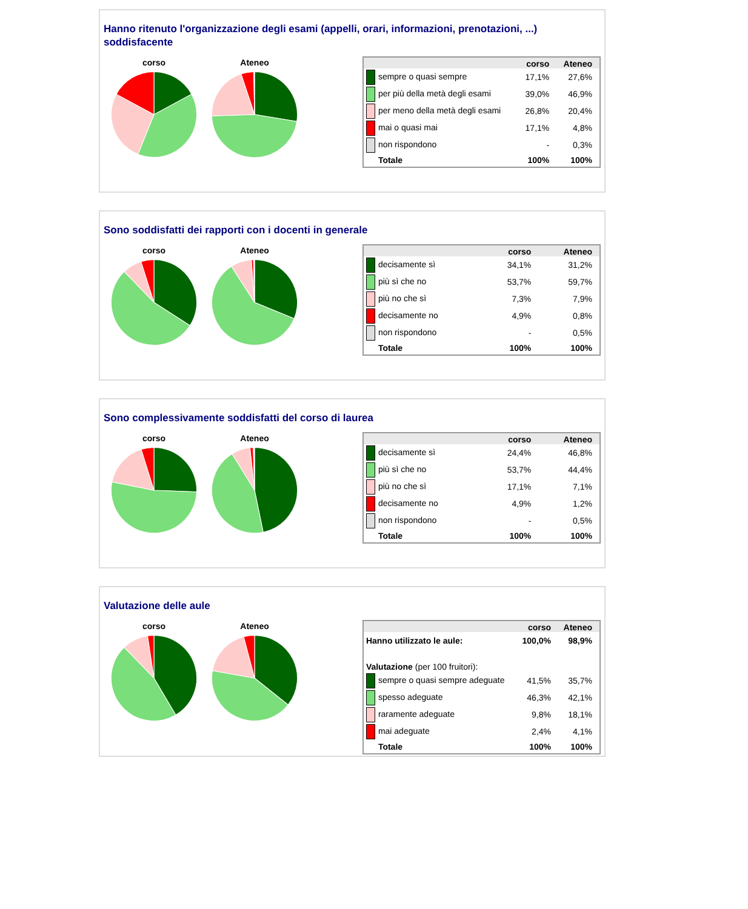Hanno ritenuto l'organizzazione degli esami (appelli, orari, informazioni, prenotazioni, ...) soddisfacente
corso Ateneo
| | corso | Ateneo |
| --- | --- | --- |
| sempre o quasi sempre | 17,1% | 27,6% |
| per più della metà degli esami | 39,0% | 46,9% |
| per meno della metà degli esami | 26,8% | 20,4% |
| mai o quasi mai | 17,1% | 4,8% |
| non rispondono | - | 0,3% |
| Totale | 100% | 100% |
Sono soddisfatti dei rapporti con i docenti in generale
corso Ateneo
| | corso | Ateneo |
| --- | --- | --- |
| decisamente sì | 34,1% | 31,2% |
| più sì che no | 53,7% | 59,7% |
| più no che sì | 7,3% | 7,9% |
| decisamente no | 4,9% | 0,8% |
| non rispondono | - | 0,5% |
| Totale | 100% | 100% |
Sono complessivamente soddisfatti del corso di laurea
corso Ateneo
| | corso | Ateneo |
| --- | --- | --- |
| decisamente sì | 24,4% | 46,8% |
| più sì che no | 53,7% | 44,4% |
| più no che sì | 17,1% | 7,1% |
| decisamente no | 4,9% | 1,2% |
| non rispondono | - | 0,5% |
| Totale | 100% | 100% |
Valutazione delle aule
corso Ateneo
| | corso | Ateneo |
| --- | --- | --- |
| Hanno utilizzato le aule: | 100,0% | 98,9% |
| Valutazione (per 100 fruitori): | | |
| sempre o quasi sempre adeguate | 41,5% | 35,7% |
| spesso adeguate | 46,3% | 42,1% |
| raramente adeguate | 9,8% | 18,1% |
| mai adeguate | 2,4% | 4,1% |
| Totale | 100% | 100% |